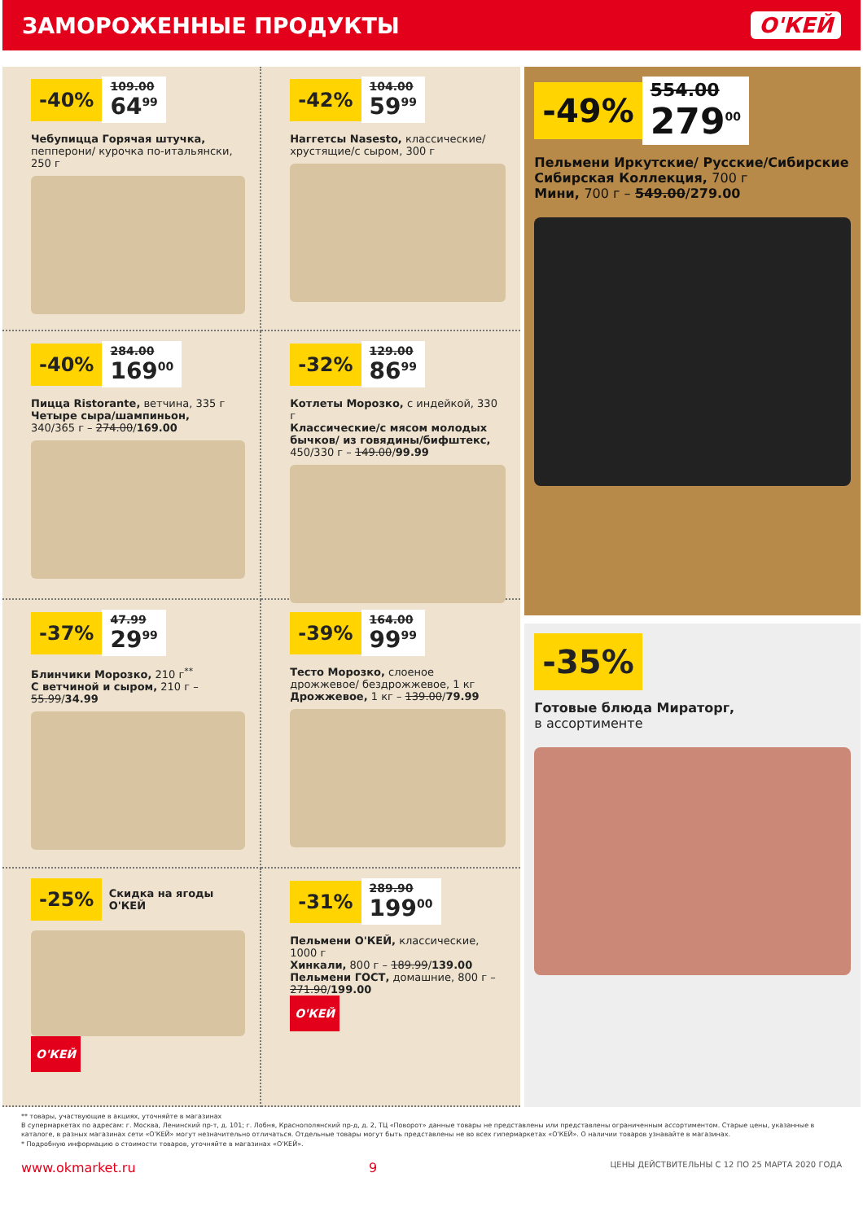ЗАМОРОЖЕННЫЕ ПРОДУКТЫ О'КЕЙ
-40%
109.00
64<sup>99</sup>
Чебупицца Горячая штучка, пепперони/ курочка по-итальянски, 250 г
-42%
104.00
59<sup>99</sup>
Наггетсы Nasesto, классические/ хрустящие/с сыром, 300 г
-40%
284.00
169<sup>00</sup>
Пицца Ristorante, ветчина, 335 г
Четыре сыра/шампиньон,
340/365 г – 274.00/169.00
-32%
129.00
86<sup>99</sup>
Котлеты Морозко, с индейкой, 330 г
Классические/с мясом молодых бычков/ из говядины/бифштекс, 450/330 г – 149.00/99.99
-37%
47.99
29<sup>99</sup>
Блинчики Морозко, 210 г<sup>**</sup>
С ветчиной и сыром, 210 г – 55.99/34.99
-39%
164.00
99<sup>99</sup>
Тесто Морозко, слоеное дрожжевое/ бездрожжевое, 1 кг
Дрожжевое, 1 кг – 139.00/79.99
-25% Скидка на ягоды О'КЕЙ
О'КЕЙ
-31%
289.90
199<sup>00</sup>
Пельмени О'КЕЙ, классические, 1000 г
Хинкали, 800 г – 189.99/139.00
Пельмени ГОСТ, домашние, 800 г – 271.90/199.00
О'КЕЙ
-49%
554.00
279<sup>00</sup>
Пельмени Иркутские/ Русские/Сибирские Сибирская Коллекция, 700 г
Мини, 700 г – 549.00/279.00
-35%
Готовые блюда Мираторг,
в ассортименте
** товары, участвующие в акциях, уточняйте в магазинах
В супермаркетах по адресам: г. Москва, Ленинский пр-т, д. 101; г. Лобня, Краснополянский пр-д, д. 2, ТЦ «Поворот» данные товары не представлены или представлены ограниченным ассортиментом. Старые цены, указанные в каталоге, в разных магазинах сети «О'КЕЙ» могут незначительно отличаться. Отдельные товары могут быть представлены не во всех гипермаркетах «О'КЕЙ». О наличии товаров узнавайте в магазинах.
* Подробную информацию о стоимости товаров, уточняйте в магазинах «О'КЕЙ».
www.okmarket.ru 9 ЦЕНЫ ДЕЙСТВИТЕЛЬНЫ С 12 ПО 25 МАРТА 2020 ГОДА